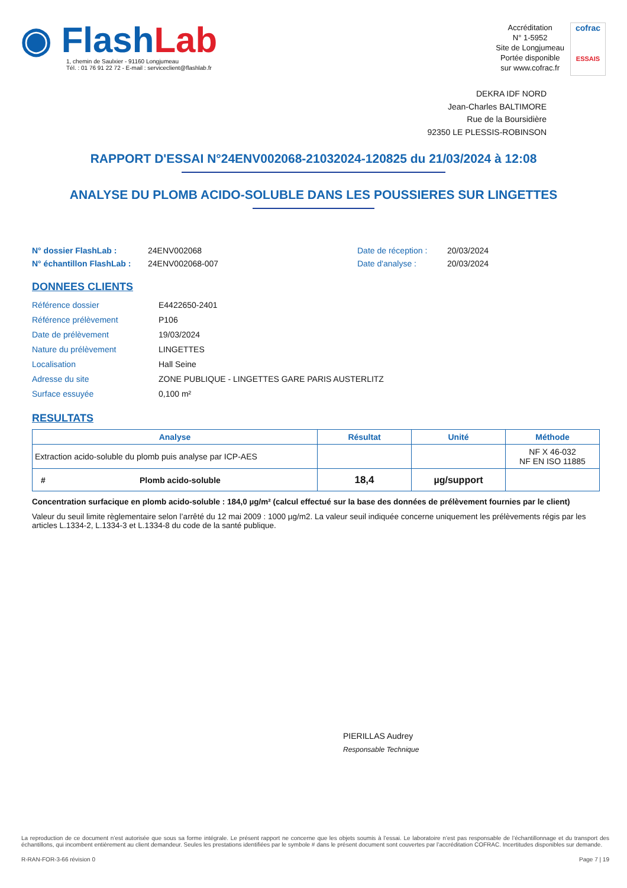◉ FlashLab
1, chemin de Saulxier - 91160 Longjumeau
Tél. : 01 76 91 22 72 - E-mail : serviceclient@flashlab.fr
Accréditation
N° 1-5952
Site de Longjumeau
Portée disponible
sur www.cofrac.fr
cofrac
ESSAIS
DEKRA IDF NORD
Jean-Charles BALTIMORE
Rue de la Boursidière
92350 LE PLESSIS-ROBINSON
RAPPORT D'ESSAI N°24ENV002068-21032024-120825 du 21/03/2024 à 12:08
ANALYSE DU PLOMB ACIDO-SOLUBLE DANS LES POUSSIERES SUR LINGETTES
N° dossier FlashLab : 24ENV002068 Date de réception : 20/03/2024 N° échantillon FlashLab : 24ENV002068-007 Date d'analyse : 20/03/2024
DONNEES CLIENTS
Référence dossier E4422650-2401 Référence prélèvement P106 Date de prélèvement 19/03/2024 Nature du prélèvement LINGETTES Localisation Hall Seine Adresse du site ZONE PUBLIQUE - LINGETTES GARE PARIS AUSTERLITZ Surface essuyée 0,100 m²
RESULTATS
| Analyse | Résultat | Unité | Méthode |
| --- | --- | --- | --- |
| Extraction acido-soluble du plomb puis analyse par ICP-AES | | | NF X 46-032 NF EN ISO 11885 |
| # Plomb acido-soluble | 18,4 | µg/support | |
Concentration surfacique en plomb acido-soluble : 184,0 µg/m² (calcul effectué sur la base des données de prélèvement fournies par le client)
Valeur du seuil limite règlementaire selon l’arrêté du 12 mai 2009 : 1000 µg/m2. La valeur seuil indiquée concerne uniquement les prélèvements régis par les articles L.1334-2, L.1334-3 et L.1334-8 du code de la santé publique.
PIERILLAS Audrey
Responsable Technique
La reproduction de ce document n’est autorisée que sous sa forme intégrale. Le présent rapport ne concerne que les objets soumis à l’essai. Le laboratoire n’est pas responsable de l’échantillonnage et du transport des échantillons, qui incombent entièrement au client demandeur. Seules les prestations identifiées par le symbole # dans le présent document sont couvertes par l’accréditation COFRAC. Incertitudes disponibles sur demande.
R-RAN-FOR-3-66 révision 0 Page 7 | 19